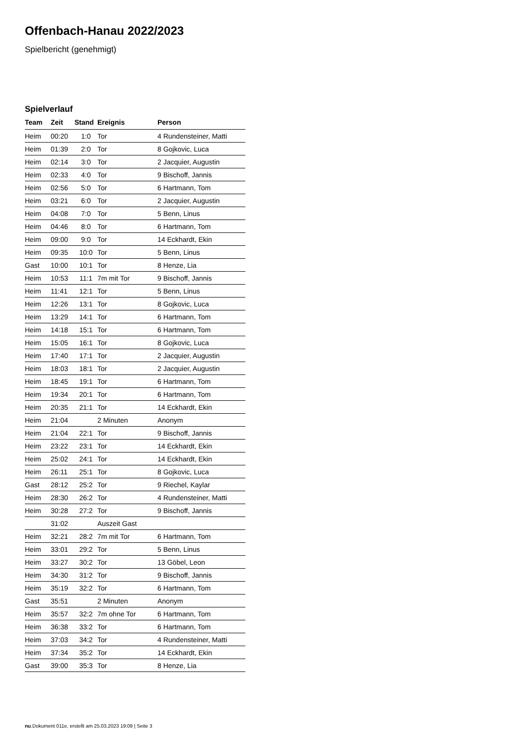Offenbach-Hanau 2022/2023
Spielbericht (genehmigt)
Spielverlauf
| Team | Zeit | Stand | Ereignis | Person |
| --- | --- | --- | --- | --- |
| Heim | 00:20 | 1:0 | Tor | 4 Rundensteiner, Matti |
| Heim | 01:39 | 2:0 | Tor | 8 Gojkovic, Luca |
| Heim | 02:14 | 3:0 | Tor | 2 Jacquier, Augustin |
| Heim | 02:33 | 4:0 | Tor | 9 Bischoff, Jannis |
| Heim | 02:56 | 5:0 | Tor | 6 Hartmann, Tom |
| Heim | 03:21 | 6:0 | Tor | 2 Jacquier, Augustin |
| Heim | 04:08 | 7:0 | Tor | 5 Benn, Linus |
| Heim | 04:46 | 8:0 | Tor | 6 Hartmann, Tom |
| Heim | 09:00 | 9:0 | Tor | 14 Eckhardt, Ekin |
| Heim | 09:35 | 10:0 | Tor | 5 Benn, Linus |
| Gast | 10:00 | 10:1 | Tor | 8 Henze, Lia |
| Heim | 10:53 | 11:1 | 7m mit Tor | 9 Bischoff, Jannis |
| Heim | 11:41 | 12:1 | Tor | 5 Benn, Linus |
| Heim | 12:26 | 13:1 | Tor | 8 Gojkovic, Luca |
| Heim | 13:29 | 14:1 | Tor | 6 Hartmann, Tom |
| Heim | 14:18 | 15:1 | Tor | 6 Hartmann, Tom |
| Heim | 15:05 | 16:1 | Tor | 8 Gojkovic, Luca |
| Heim | 17:40 | 17:1 | Tor | 2 Jacquier, Augustin |
| Heim | 18:03 | 18:1 | Tor | 2 Jacquier, Augustin |
| Heim | 18:45 | 19:1 | Tor | 6 Hartmann, Tom |
| Heim | 19:34 | 20:1 | Tor | 6 Hartmann, Tom |
| Heim | 20:35 | 21:1 | Tor | 14 Eckhardt, Ekin |
| Heim | 21:04 | | 2 Minuten | Anonym |
| Heim | 21:04 | 22:1 | Tor | 9 Bischoff, Jannis |
| Heim | 23:22 | 23:1 | Tor | 14 Eckhardt, Ekin |
| Heim | 25:02 | 24:1 | Tor | 14 Eckhardt, Ekin |
| Heim | 26:11 | 25:1 | Tor | 8 Gojkovic, Luca |
| Gast | 28:12 | 25:2 | Tor | 9 Riechel, Kaylar |
| Heim | 28:30 | 26:2 | Tor | 4 Rundensteiner, Matti |
| Heim | 30:28 | 27:2 | Tor | 9 Bischoff, Jannis |
| | 31:02 | | Auszeit Gast | |
| Heim | 32:21 | 28:2 | 7m mit Tor | 6 Hartmann, Tom |
| Heim | 33:01 | 29:2 | Tor | 5 Benn, Linus |
| Heim | 33:27 | 30:2 | Tor | 13 Göbel, Leon |
| Heim | 34:30 | 31:2 | Tor | 9 Bischoff, Jannis |
| Heim | 35:19 | 32:2 | Tor | 6 Hartmann, Tom |
| Gast | 35:51 | | 2 Minuten | Anonym |
| Heim | 35:57 | 32:2 | 7m ohne Tor | 6 Hartmann, Tom |
| Heim | 36:38 | 33:2 | Tor | 6 Hartmann, Tom |
| Heim | 37:03 | 34:2 | Tor | 4 Rundensteiner, Matti |
| Heim | 37:34 | 35:2 | Tor | 14 Eckhardt, Ekin |
| Gast | 39:00 | 35:3 | Tor | 8 Henze, Lia |
nu.Dokument 011e, erstellt am 25.03.2023 19:09 | Seite 3